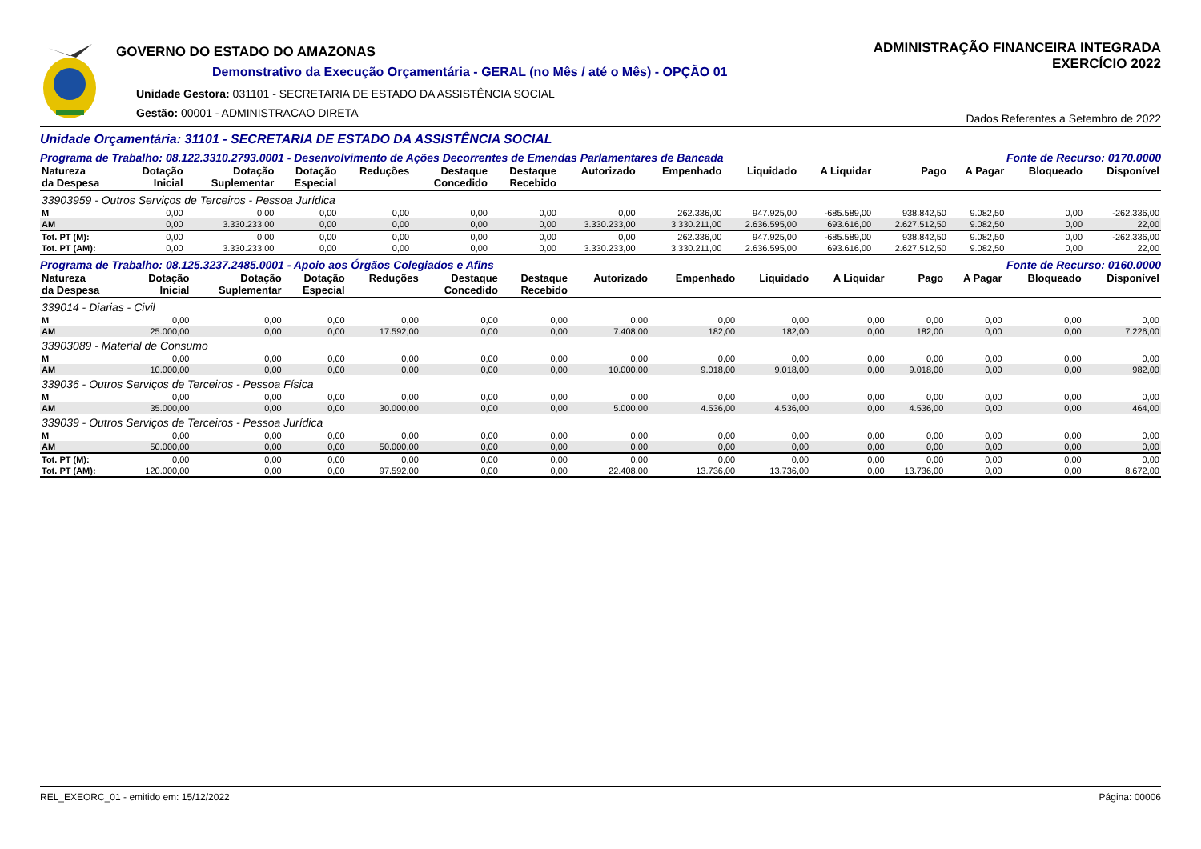GOVERNO DO ESTADO DO AMAZONAS
Demonstrativo da Execução Orçamentária - GERAL (no Mês / até o Mês) - OPÇÃO 01
Unidade Gestora: 031101 - SECRETARIA DE ESTADO DA ASSISTÊNCIA SOCIAL
Gestão: 00001 - ADMINISTRACAO DIRETA
ADMINISTRAÇÃO FINANCEIRA INTEGRADA
EXERCÍCIO 2022
Dados Referentes a Setembro de 2022
Unidade Orçamentária: 31101 - SECRETARIA DE ESTADO DA ASSISTÊNCIA SOCIAL
Programa de Trabalho: 08.122.3310.2793.0001 - Desenvolvimento de Ações Decorrentes de Emendas Parlamentares de Bancada Fonte de Recurso: 0170.0000
| Natureza da Despesa | Dotação Inicial | Dotação Suplementar | Dotação Especial | Reduções | Destaque Concedido | Destaque Recebido | Autorizado | Empenhado | Liquidado | A Liquidar | Pago | A Pagar | Bloqueado | Disponível |
| --- | --- | --- | --- | --- | --- | --- | --- | --- | --- | --- | --- | --- | --- | --- |
| 33903959 - Outros Serviços de Terceiros - Pessoa Jurídica | | | | | | | | | | | | | | |
| M | 0,00 | 0,00 | 0,00 | 0,00 | 0,00 | 0,00 | 0,00 | 262.336,00 | 947.925,00 | -685.589,00 | 938.842,50 | 9.082,50 | 0,00 | -262.336,00 |
| AM | 0,00 | 3.330.233,00 | 0,00 | 0,00 | 0,00 | 0,00 | 3.330.233,00 | 3.330.211,00 | 2.636.595,00 | 693.616,00 | 2.627.512,50 | 9.082,50 | 0,00 | 22,00 |
| Tot. PT (M): | 0,00 | 0,00 | 0,00 | 0,00 | 0,00 | 0,00 | 0,00 | 262.336,00 | 947.925,00 | -685.589,00 | 938.842,50 | 9.082,50 | 0,00 | -262.336,00 |
| Tot. PT (AM): | 0,00 | 3.330.233,00 | 0,00 | 0,00 | 0,00 | 0,00 | 3.330.233,00 | 3.330.211,00 | 2.636.595,00 | 693.616,00 | 2.627.512,50 | 9.082,50 | 0,00 | 22,00 |
Programa de Trabalho: 08.125.3237.2485.0001 - Apoio aos Órgãos Colegiados e Afins Fonte de Recurso: 0160.0000
| Natureza da Despesa | Dotação Inicial | Dotação Suplementar | Dotação Especial | Reduções | Destaque Concedido | Destaque Recebido | Autorizado | Empenhado | Liquidado | A Liquidar | Pago | A Pagar | Bloqueado | Disponível |
| --- | --- | --- | --- | --- | --- | --- | --- | --- | --- | --- | --- | --- | --- | --- |
| 339014 - Diarias - Civil | | | | | | | | | | | | | | |
| M | 0,00 | 0,00 | 0,00 | 0,00 | 0,00 | 0,00 | 0,00 | 0,00 | 0,00 | 0,00 | 0,00 | 0,00 | 0,00 | 0,00 |
| AM | 25.000,00 | 0,00 | 0,00 | 17.592,00 | 0,00 | 0,00 | 7.408,00 | 182,00 | 182,00 | 0,00 | 182,00 | 0,00 | 0,00 | 7.226,00 |
| 33903089 - Material de Consumo | | | | | | | | | | | | | | |
| M | 0,00 | 0,00 | 0,00 | 0,00 | 0,00 | 0,00 | 0,00 | 0,00 | 0,00 | 0,00 | 0,00 | 0,00 | 0,00 | 0,00 |
| AM | 10.000,00 | 0,00 | 0,00 | 0,00 | 0,00 | 0,00 | 10.000,00 | 9.018,00 | 9.018,00 | 0,00 | 9.018,00 | 0,00 | 0,00 | 982,00 |
| 339036 - Outros Serviços de Terceiros - Pessoa Física | | | | | | | | | | | | | | |
| M | 0,00 | 0,00 | 0,00 | 0,00 | 0,00 | 0,00 | 0,00 | 0,00 | 0,00 | 0,00 | 0,00 | 0,00 | 0,00 | 0,00 |
| AM | 35.000,00 | 0,00 | 0,00 | 30.000,00 | 0,00 | 0,00 | 5.000,00 | 4.536,00 | 4.536,00 | 0,00 | 4.536,00 | 0,00 | 0,00 | 464,00 |
| 339039 - Outros Serviços de Terceiros - Pessoa Jurídica | | | | | | | | | | | | | | |
| M | 0,00 | 0,00 | 0,00 | 0,00 | 0,00 | 0,00 | 0,00 | 0,00 | 0,00 | 0,00 | 0,00 | 0,00 | 0,00 | 0,00 |
| AM | 50.000,00 | 0,00 | 0,00 | 50.000,00 | 0,00 | 0,00 | 0,00 | 0,00 | 0,00 | 0,00 | 0,00 | 0,00 | 0,00 | 0,00 |
| Tot. PT (M): | 0,00 | 0,00 | 0,00 | 0,00 | 0,00 | 0,00 | 0,00 | 0,00 | 0,00 | 0,00 | 0,00 | 0,00 | 0,00 | 0,00 |
| Tot. PT (AM): | 120.000,00 | 0,00 | 0,00 | 97.592,00 | 0,00 | 0,00 | 22.408,00 | 13.736,00 | 13.736,00 | 0,00 | 13.736,00 | 0,00 | 0,00 | 8.672,00 |
REL_EXEORC_01 - emitido em: 15/12/2022 Página: 00006